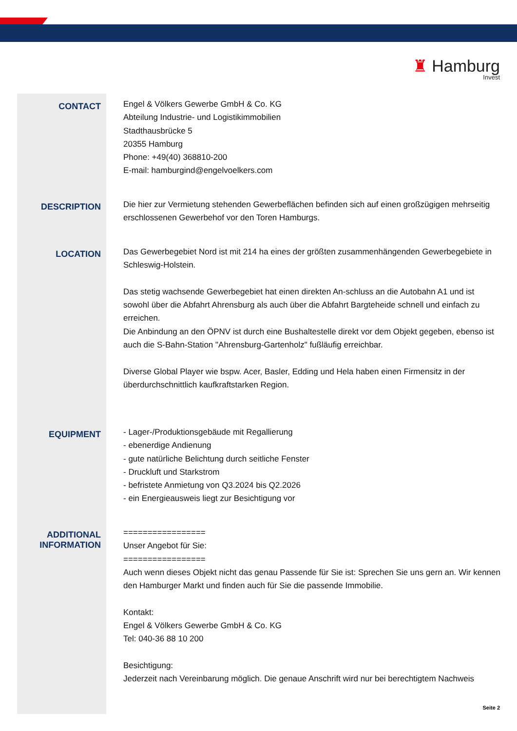♜ Hamburg
Invest
CONTACT
Engel & Völkers Gewerbe GmbH & Co. KG
Abteilung Industrie- und Logistikimmobilien
Stadthausbrücke 5
20355 Hamburg
Phone: +49(40) 368810-200
E-mail: hamburgind@engelvoelkers.com
DESCRIPTION
Die hier zur Vermietung stehenden Gewerbeflächen befinden sich auf einen großzügigen mehrseitig erschlossenen Gewerbehof vor den Toren Hamburgs.
LOCATION
Das Gewerbegebiet Nord ist mit 214 ha eines der größten zusammenhängenden Gewerbegebiete in Schleswig-Holstein.
Das stetig wachsende Gewerbegebiet hat einen direkten An-schluss an die Autobahn A1 und ist sowohl über die Abfahrt Ahrensburg als auch über die Abfahrt Bargteheide schnell und einfach zu erreichen.
Die Anbindung an den ÖPNV ist durch eine Bushaltestelle direkt vor dem Objekt gegeben, ebenso ist auch die S-Bahn-Station "Ahrensburg-Gartenholz" fußläufig erreichbar.
Diverse Global Player wie bspw. Acer, Basler, Edding und Hela haben einen Firmensitz in der überdurchschnittlich kaufkraftstarken Region.
EQUIPMENT
- Lager-/Produktionsgebäude mit Regallierung
- ebenerdige Andienung
- gute natürliche Belichtung durch seitliche Fenster
- Druckluft und Starkstrom
- befristete Anmietung von Q3.2024 bis Q2.2026
- ein Energieausweis liegt zur Besichtigung vor
ADDITIONAL
INFORMATION
=================
Unser Angebot für Sie:
=================
Auch wenn dieses Objekt nicht das genau Passende für Sie ist: Sprechen Sie uns gern an. Wir kennen den Hamburger Markt und finden auch für Sie die passende Immobilie.
Kontakt:
Engel & Völkers Gewerbe GmbH & Co. KG
Tel: 040-36 88 10 200
Besichtigung:
Jederzeit nach Vereinbarung möglich. Die genaue Anschrift wird nur bei berechtigtem Nachweis
Seite 2